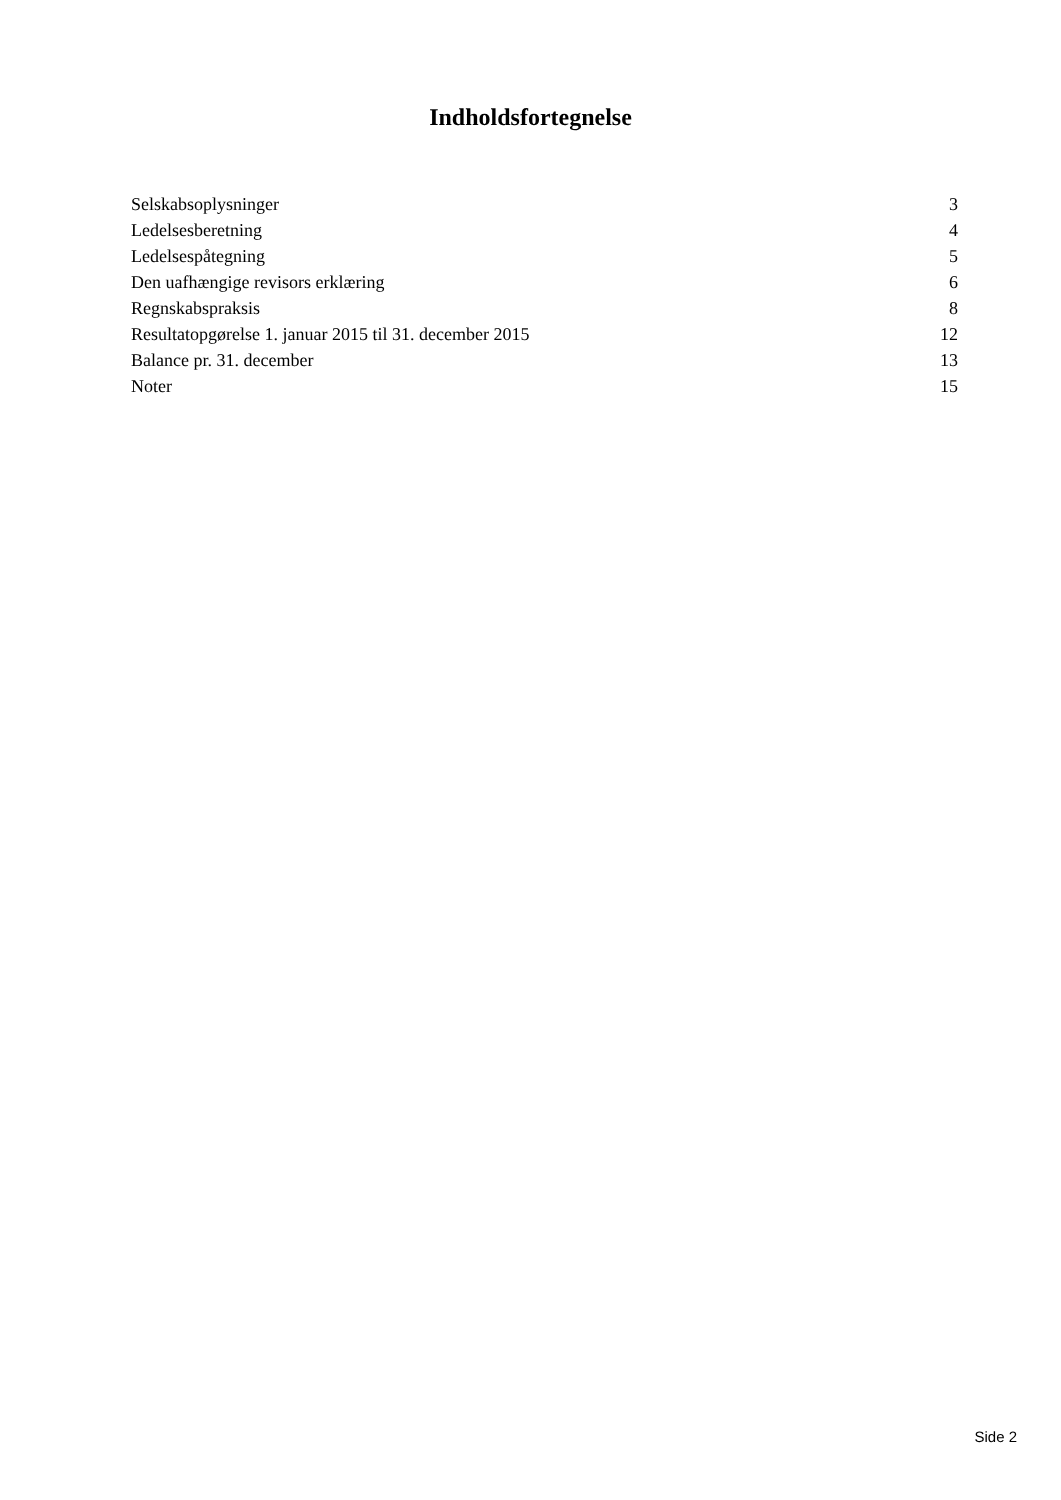Indholdsfortegnelse
Selskabsoplysninger 3
Ledelsesberetning 4
Ledelsespåtegning 5
Den uafhængige revisors erklæring 6
Regnskabspraksis 8
Resultatopgørelse 1. januar 2015 til 31. december 2015 12
Balance pr. 31. december 13
Noter 15
Side 2